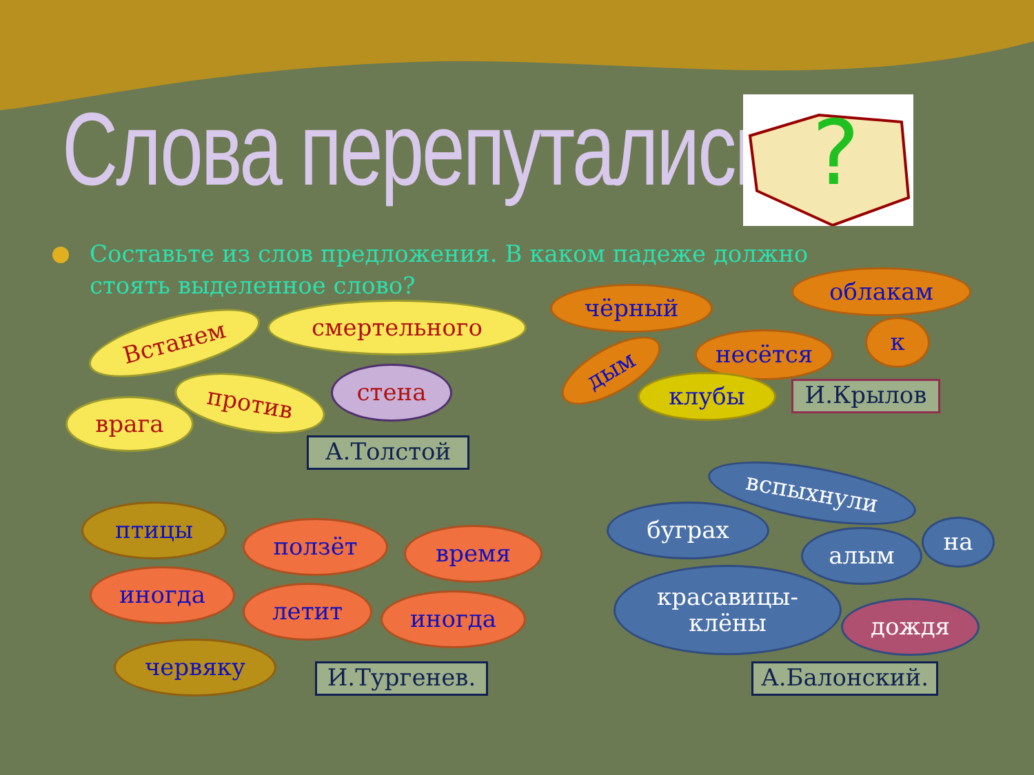Слова перепутались
?
Составьте из слов предложения. В каком падеже должно стоять выделенное слово?
Встанем
смертельного
против стена
врага
А.Толстой
чёрный
облакам
несётся к
дым
клубы И.Крылов
птицы
ползёт время
иногда
летит иногда
червяку
И.Тургенев.
вспыхнули
буграх
алым на
красавицы-
клёны
дождя
А.Балонский.